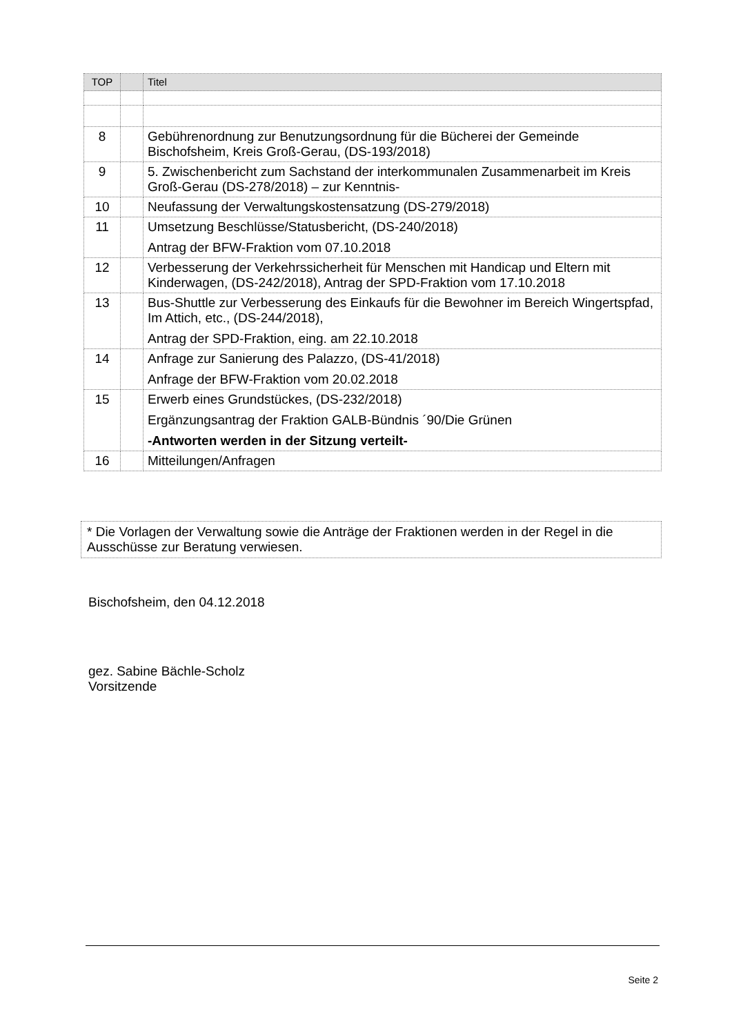| TOP | | Titel |
| --- | --- | --- |
| 8 | | Gebührenordnung zur Benutzungsordnung für die Bücherei der Gemeinde Bischofsheim, Kreis Groß-Gerau, (DS-193/2018) |
| 9 | | 5. Zwischenbericht zum Sachstand der interkommunalen Zusammenarbeit im Kreis Groß-Gerau (DS-278/2018) – zur Kenntnis- |
| 10 | | Neufassung der Verwaltungskostensatzung (DS-279/2018) |
| 11 | | Umsetzung Beschlüsse/Statusbericht, (DS-240/2018) Antrag der BFW-Fraktion vom 07.10.2018 |
| 12 | | Verbesserung der Verkehrssicherheit für Menschen mit Handicap und Eltern mit Kinderwagen, (DS-242/2018), Antrag der SPD-Fraktion vom 17.10.2018 |
| 13 | | Bus-Shuttle zur Verbesserung des Einkaufs für die Bewohner im Bereich Wingertspfad, Im Attich, etc., (DS-244/2018), Antrag der SPD-Fraktion, eing. am 22.10.2018 |
| 14 | | Anfrage zur Sanierung des Palazzo, (DS-41/2018) Anfrage der BFW-Fraktion vom 20.02.2018 |
| 15 | | Erwerb eines Grundstückes, (DS-232/2018) Ergänzungsantrag der Fraktion GALB-Bündnis ´90/Die Grünen -Antworten werden in der Sitzung verteilt- |
| 16 | | Mitteilungen/Anfragen |
* Die Vorlagen der Verwaltung sowie die Anträge der Fraktionen werden in der Regel in die Ausschüsse zur Beratung verwiesen.
Bischofsheim, den 04.12.2018
gez. Sabine Bächle-Scholz
Vorsitzende
Seite 2